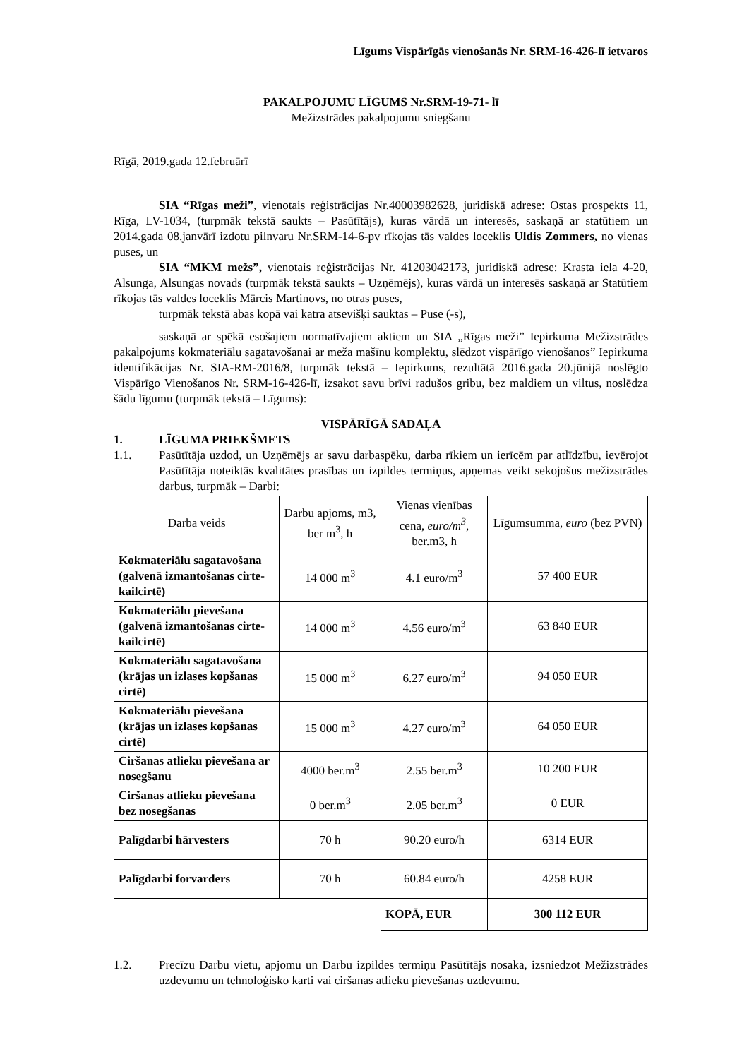Līgums Vispārīgās vienošanās Nr. SRM-16-426-lī ietvaros
PAKALPOJUMU LĪGUMS Nr.SRM-19-71- lī
Mežizstrādes pakalpojumu sniegšanu
Rīgā, 2019.gada 12.februārī
SIA “Rīgas meži”, vienotais reģistrācijas Nr.40003982628, juridiskā adrese: Ostas prospekts 11, Rīga, LV-1034, (turpmāk tekstā saukts – Pasūtītājs), kuras vārdā un interesēs, saskaņā ar statūtiem un 2014.gada 08.janvārī izdotu pilnvaru Nr.SRM-14-6-pv rīkojas tās valdes loceklis Uldis Zommers, no vienas puses, un
SIA “MKM mežs”, vienotais reģistrācijas Nr. 41203042173, juridiskā adrese: Krasta iela 4-20, Alsunga, Alsungas novads (turpmāk tekstā saukts – Uzņēmējs), kuras vārdā un interesēs saskaņā ar Statūtiem rīkojas tās valdes loceklis Mārcis Martinovs, no otras puses,
turpmāk tekstā abas kopā vai katra atsevišķi sauktas – Puse (-s),
saskaņā ar spēkā esošajiem normatīvajiem aktiem un SIA „Rīgas meži” Iepirkuma Mežizstrādes pakalpojums kokmateriālu sagatavošanai ar meža mašīnu komplektu, slēdzot vispārīgo vienošanos” Iepirkuma identifikācijas Nr. SIA-RM-2016/8, turpmāk tekstā – Iepirkums, rezultātā 2016.gada 20.jūnijā noslēgto Vispārīgo Vienošanos Nr. SRM-16-426-lī, izsakot savu brīvi radušos gribu, bez maldiem un viltus, noslēdza šādu līgumu (turpmāk tekstā – Līgums):
VISPĀRĪGĀ SADAĻA
1. LĪGUMA PRIEKŠMETS
1.1. Pasūtītāja uzdod, un Uzņēmējs ar savu darbaspēku, darba rīkiem un ierīcēm par atlīdzību, ievērojot Pasūtītāja noteiktās kvalitātes prasības un izpildes termiņus, apņemas veikt sekojošus mežizstrādes darbus, turpmāk – Darbi:
| Darba veids | Darbu apjoms, m3, ber m<sup>3</sup>, h | Vienas vienības cena, euro/m<sup>3</sup> , ber.m3, h | Līgumsumma, euro (bez PVN) |
| Kokmateriālu sagatavošana (galvenā izmantošanas cirte- kailcirtē) | 14 000 m<sup>3</sup> | 4.1 euro/m<sup>3</sup> | 57 400 EUR |
| Kokmateriālu pievešana (galvenā izmantošanas cirte- kailcirtē) | 14 000 m<sup>3</sup> | 4.56 euro/m<sup>3</sup> | 63 840 EUR |
| Kokmateriālu sagatavošana (krājas un izlases kopšanas cirtē) | 15 000 m<sup>3</sup> | 6.27 euro/m<sup>3</sup> | 94 050 EUR |
| Kokmateriālu pievešana (krājas un izlases kopšanas cirtē) | 15 000 m<sup>3</sup> | 4.27 euro/m<sup>3</sup> | 64 050 EUR |
| Ciršanas atlieku pievešana ar nosegšanu | 4000 ber.m<sup>3</sup> | 2.55 ber.m<sup>3</sup> | 10 200 EUR |
| Ciršanas atlieku pievešana bez nosegšanas | 0 ber.m<sup>3</sup> | 2.05 ber.m<sup>3</sup> | 0 EUR |
| Palīgdarbi hārvesters | 70 h | 90.20 euro/h | 6314 EUR |
| Palīgdarbi forvarders | 70 h | 60.84 euro/h | 4258 EUR |
| | | KOPĀ, EUR | 300 112 EUR |
1.2. Precīzu Darbu vietu, apjomu un Darbu izpildes termiņu Pasūtītājs nosaka, izsniedzot Mežizstrādes uzdevumu un tehnoloģisko karti vai ciršanas atlieku pievešanas uzdevumu.